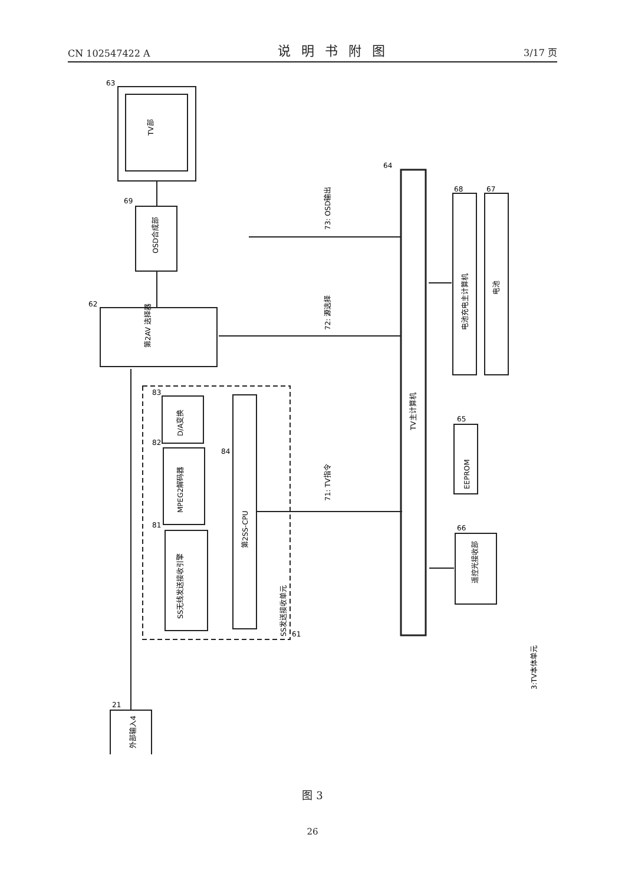CN 102547422 A 说明书附图 3/17 页
TV部
OSD合成部
第2AV 选择器
D/A变换
MPEG2解码器
SS无线发送接收引擎
第2SS-CPU
TV主计算机
电池充电主计算机
电池
EEPROM
遥控光接收部
外部输入4
SS发送接收单元
73: OSD输出
72: 源选择
71: TV指令
3:TV本体单元
63
69
62
64
68
67
65
66
83
82
81
84
61
21
图 3
26